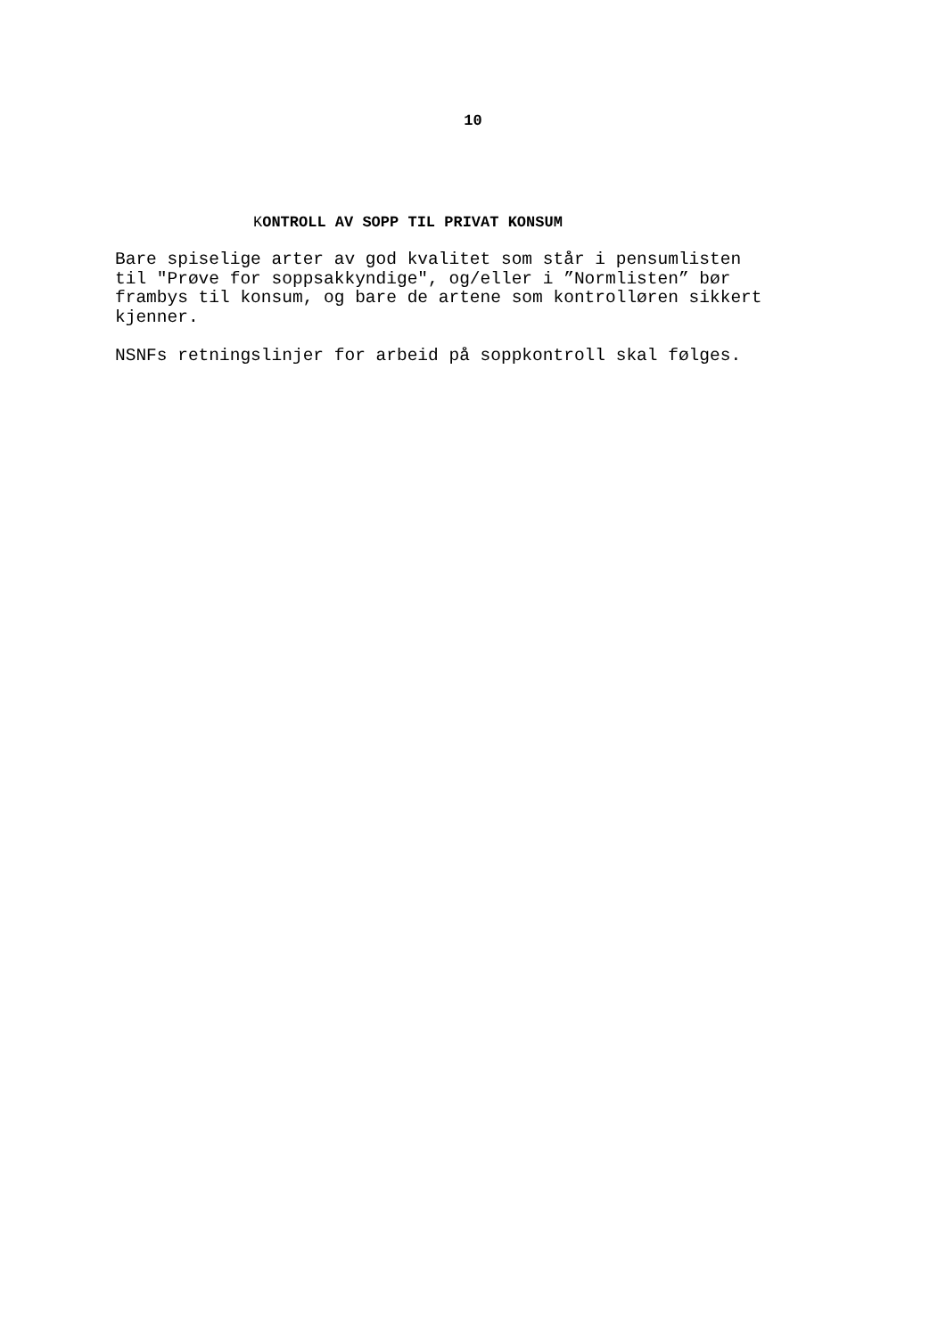10
KONTROLL AV SOPP TIL PRIVAT KONSUM
Bare spiselige arter av god kvalitet som står i pensumlisten til "Prøve for soppsakkyndige", og/eller i ”Normlisten” bør frambys til konsum, og bare de artene som kontrolløren sikkert kjenner.
NSNFs retningslinjer for arbeid på soppkontroll skal følges.